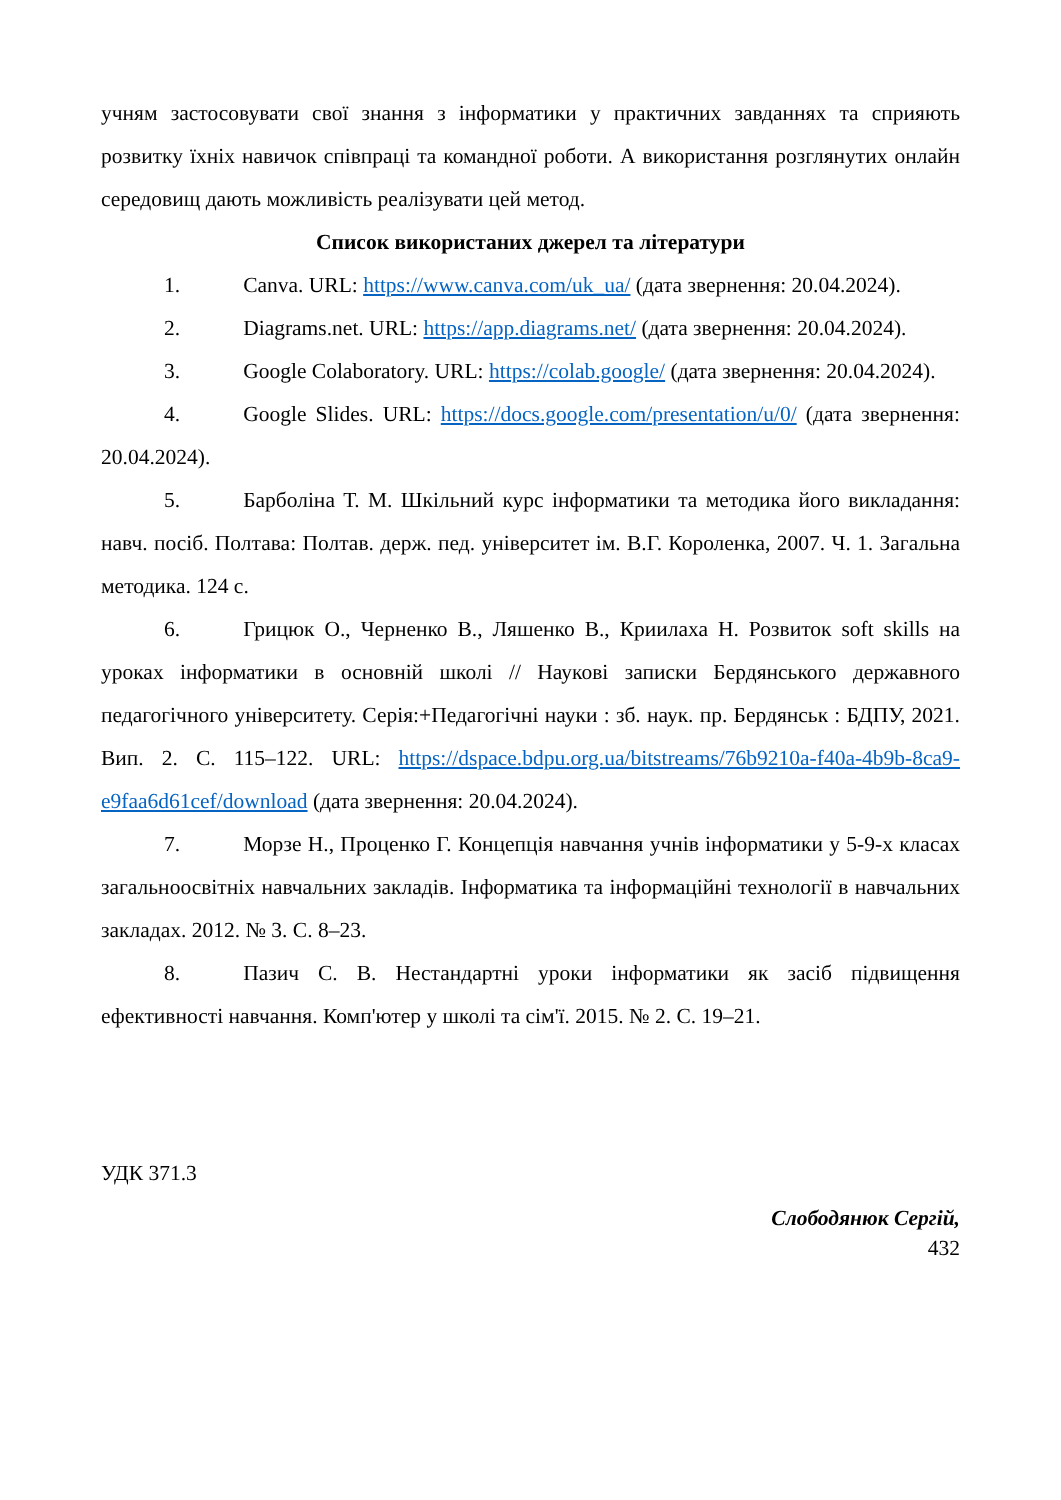учням застосовувати свої знання з інформатики у практичних завданнях та сприяють розвитку їхніх навичок співпраці та командної роботи. А використання розглянутих онлайн середовищ дають можливість реалізувати цей метод.
Список використаних джерел та літератури
1. Canva. URL: https://www.canva.com/uk_ua/ (дата звернення: 20.04.2024).
2. Diagrams.net. URL: https://app.diagrams.net/ (дата звернення: 20.04.2024).
3. Google Colaboratory. URL: https://colab.google/ (дата звернення: 20.04.2024).
4. Google Slides. URL: https://docs.google.com/presentation/u/0/ (дата звернення: 20.04.2024).
5. Барболіна Т. М. Шкільний курс інформатики та методика його викладання: навч. посіб. Полтава: Полтав. держ. пед. університет ім. В.Г. Короленка, 2007. Ч. 1. Загальна методика. 124 с.
6. Грицюк О., Черненко В., Ляшенко В., Криилаха Н. Розвиток soft skills на уроках інформатики в основній школі // Наукові записки Бердянського державного педагогічного університету. Серія:+Педагогічні науки : зб. наук. пр. Бердянськ : БДПУ, 2021. Вип. 2. С. 115–122. URL: https://dspace.bdpu.org.ua/bitstreams/76b9210a-f40a-4b9b-8ca9-e9faa6d61cef/download (дата звернення: 20.04.2024).
7. Морзе Н., Проценко Г. Концепція навчання учнів інформатики у 5-9-х класах загальноосвітніх навчальних закладів. Інформатика та інформаційні технології в навчальних закладах. 2012. № 3. С. 8–23.
8. Пазич С. В. Нестандартні уроки інформатики як засіб підвищення ефективності навчання. Комп'ютер у школі та сім'ї. 2015. № 2. С. 19–21.
УДК 371.3
Слободянюк Сергій,
432